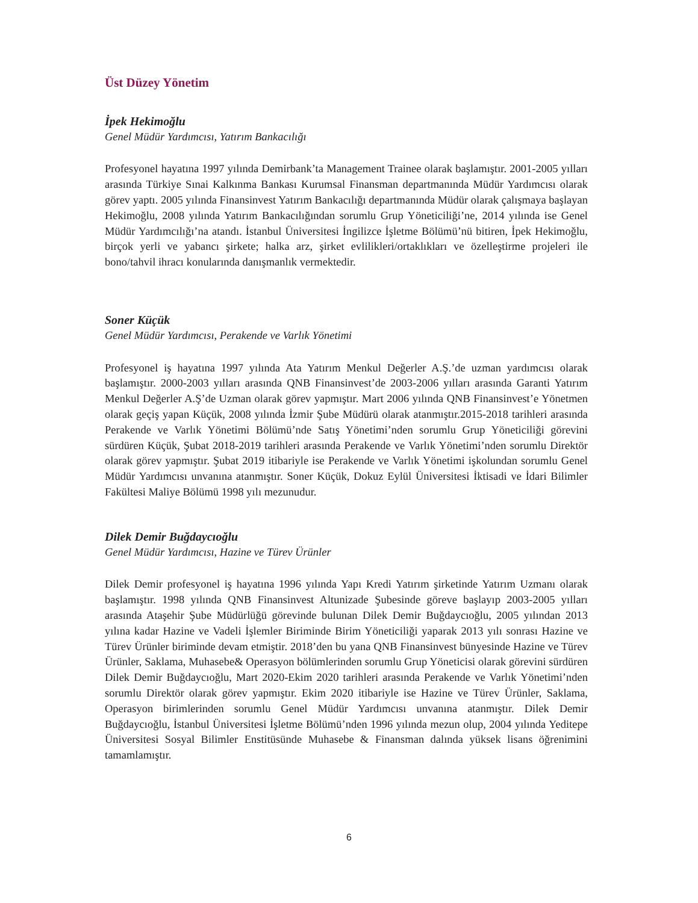Üst Düzey Yönetim
İpek Hekimoğlu
Genel Müdür Yardımcısı, Yatırım Bankacılığı
Profesyonel hayatına 1997 yılında Demirbank’ta Management Trainee olarak başlamıştır. 2001-2005 yılları arasında Türkiye Sınai Kalkınma Bankası Kurumsal Finansman departmanında Müdür Yardımcısı olarak görev yaptı. 2005 yılında Finansinvest Yatırım Bankacılığı departmanında Müdür olarak çalışmaya başlayan Hekimoğlu, 2008 yılında Yatırım Bankacılığından sorumlu Grup Yöneticiliği’ne, 2014 yılında ise Genel Müdür Yardımcılığı’na atandı. İstanbul Üniversitesi İngilizce İşletme Bölümü’nü bitiren, İpek Hekimoğlu, birçok yerli ve yabancı şirkete; halka arz, şirket evlilikleri/ortaklıkları ve özelleştirme projeleri ile bono/tahvil ihracı konularında danışmanlık vermektedir.
Soner Küçük
Genel Müdür Yardımcısı, Perakende ve Varlık Yönetimi
Profesyonel iş hayatına 1997 yılında Ata Yatırım Menkul Değerler A.Ş.’de uzman yardımcısı olarak başlamıştır. 2000-2003 yılları arasında QNB Finansinvest’de 2003-2006 yılları arasında Garanti Yatırım Menkul Değerler A.Ş’de Uzman olarak görev yapmıştır. Mart 2006 yılında QNB Finansinvest’e Yönetmen olarak geçiş yapan Küçük, 2008 yılında İzmir Şube Müdürü olarak atanmıştır.2015-2018 tarihleri arasında Perakende ve Varlık Yönetimi Bölümü’nde Satış Yönetimi’nden sorumlu Grup Yöneticiliği görevini sürdüren Küçük, Şubat 2018-2019 tarihleri arasında Perakende ve Varlık Yönetimi’nden sorumlu Direktör olarak görev yapmıştır. Şubat 2019 itibariyle ise Perakende ve Varlık Yönetimi işkolundan sorumlu Genel Müdür Yardımcısı unvanına atanmıştır. Soner Küçük, Dokuz Eylül Üniversitesi İktisadi ve İdari Bilimler Fakültesi Maliye Bölümü 1998 yılı mezunudur.
Dilek Demir Buğdaycıoğlu
Genel Müdür Yardımcısı, Hazine ve Türev Ürünler
Dilek Demir profesyonel iş hayatına 1996 yılında Yapı Kredi Yatırım şirketinde Yatırım Uzmanı olarak başlamıştır. 1998 yılında QNB Finansinvest Altunizade Şubesinde göreve başlayıp 2003-2005 yılları arasında Ataşehir Şube Müdürlüğü görevinde bulunan Dilek Demir Buğdaycıoğlu, 2005 yılından 2013 yılına kadar Hazine ve Vadeli İşlemler Biriminde Birim Yöneticiliği yaparak 2013 yılı sonrası Hazine ve Türev Ürünler biriminde devam etmiştir. 2018’den bu yana QNB Finansinvest bünyesinde Hazine ve Türev Ürünler, Saklama, Muhasebe& Operasyon bölümlerinden sorumlu Grup Yöneticisi olarak görevini sürdüren Dilek Demir Buğdaycıoğlu, Mart 2020-Ekim 2020 tarihleri arasında Perakende ve Varlık Yönetimi’nden sorumlu Direktör olarak görev yapmıştır. Ekim 2020 itibariyle ise Hazine ve Türev Ürünler, Saklama, Operasyon birimlerinden sorumlu Genel Müdür Yardımcısı unvanına atanmıştır. Dilek Demir Buğdaycıoğlu, İstanbul Üniversitesi İşletme Bölümü’nden 1996 yılında mezun olup, 2004 yılında Yeditepe Üniversitesi Sosyal Bilimler Enstitüsünde Muhasebe & Finansman dalında yüksek lisans öğrenimini tamamlamıştır.
6